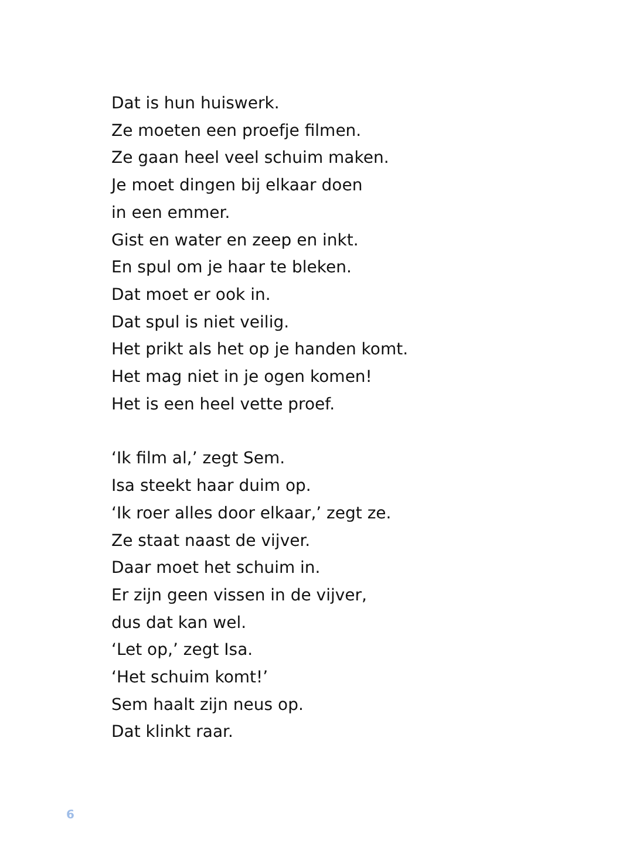Dat is hun huiswerk.
Ze moeten een proefje filmen.
Ze gaan heel veel schuim maken.
Je moet dingen bij elkaar doen
in een emmer.
Gist en water en zeep en inkt.
En spul om je haar te bleken.
Dat moet er ook in.
Dat spul is niet veilig.
Het prikt als het op je handen komt.
Het mag niet in je ogen komen!
Het is een heel vette proef.
‘Ik film al,’ zegt Sem.
Isa steekt haar duim op.
‘Ik roer alles door elkaar,’ zegt ze.
Ze staat naast de vijver.
Daar moet het schuim in.
Er zijn geen vissen in de vijver,
dus dat kan wel.
‘Let op,’ zegt Isa.
‘Het schuim komt!’
Sem haalt zijn neus op.
Dat klinkt raar.
6